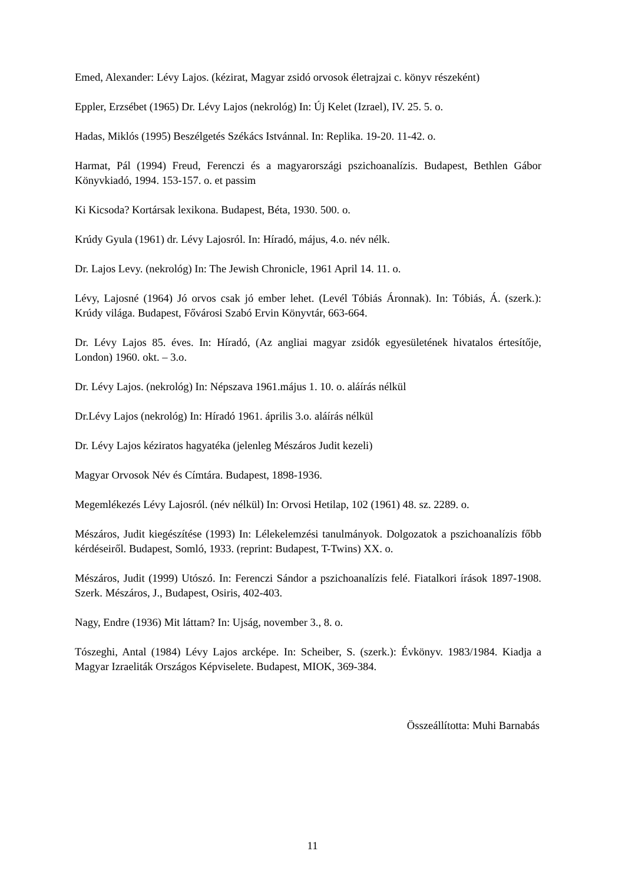Emed, Alexander: Lévy Lajos. (kézirat, Magyar zsidó orvosok életrajzai c. könyv részeként)
Eppler, Erzsébet (1965) Dr. Lévy Lajos (nekrológ) In: Új Kelet (Izrael), IV. 25. 5. o.
Hadas, Miklós (1995) Beszélgetés Székács Istvánnal. In: Replika. 19-20. 11-42. o.
Harmat, Pál (1994) Freud, Ferenczi és a magyarországi pszichoanalízis. Budapest, Bethlen Gábor Könyvkiadó, 1994. 153-157. o. et passim
Ki Kicsoda? Kortársak lexikona. Budapest, Béta, 1930. 500. o.
Krúdy Gyula (1961) dr. Lévy Lajosról. In: Híradó, május, 4.o. név nélk.
Dr. Lajos Levy. (nekrológ) In: The Jewish Chronicle, 1961 April 14. 11. o.
Lévy, Lajosné (1964) Jó orvos csak jó ember lehet. (Levél Tóbiás Áronnak). In: Tóbiás, Á. (szerk.): Krúdy világa. Budapest, Fővárosi Szabó Ervin Könyvtár, 663-664.
Dr. Lévy Lajos 85. éves. In: Híradó, (Az angliai magyar zsidók egyesületének hivatalos értesítője, London) 1960. okt. – 3.o.
Dr. Lévy Lajos. (nekrológ) In: Népszava 1961.május 1. 10. o. aláírás nélkül
Dr.Lévy Lajos (nekrológ) In: Híradó 1961. április 3.o. aláírás nélkül
Dr. Lévy Lajos kéziratos hagyatéka (jelenleg Mészáros Judit kezeli)
Magyar Orvosok Név és Címtára. Budapest, 1898-1936.
Megemlékezés Lévy Lajosról. (név nélkül) In: Orvosi Hetilap, 102 (1961) 48. sz. 2289. o.
Mészáros, Judit kiegészítése (1993) In: Lélekelemzési tanulmányok. Dolgozatok a pszichoanalízis főbb kérdéseiről. Budapest, Somló, 1933. (reprint: Budapest, T-Twins) XX. o.
Mészáros, Judit (1999) Utószó. In: Ferenczi Sándor a pszichoanalízis felé. Fiatalkori írások 1897-1908. Szerk. Mészáros, J., Budapest, Osiris, 402-403.
Nagy, Endre (1936) Mit láttam? In: Ujság, november 3., 8. o.
Tószeghi, Antal (1984) Lévy Lajos arcképe. In: Scheiber, S. (szerk.): Évkönyv. 1983/1984. Kiadja a Magyar Izraeliták Országos Képviselete. Budapest, MIOK, 369-384.
Összeállította: Muhi Barnabás
11